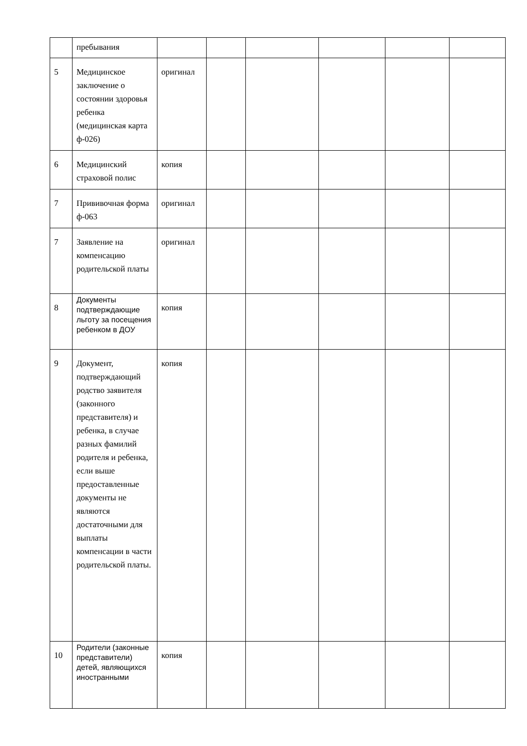| | пребывания | | | | | | |
| 5 | Медицинское заключение о состоянии здоровья ребенка (медицинская карта ф-026) | оригинал | | | | | |
| 6 | Медицинский страховой полис | копия | | | | | |
| 7 | Прививочная форма ф-063 | оригинал | | | | | |
| 7 | Заявление на компенсацию родительской платы | оригинал | | | | | |
| 8 | Документы подтверждающие льготу за посещения ребенком в ДОУ | копия | | | | | |
| 9 | Документ, подтверждающий родство заявителя (законного представителя) и ребенка, в случае разных фамилий родителя и ребенка, если выше предоставленные документы не являются достаточными для выплаты компенсации в части родительской платы. | копия | | | | | |
| 10 | Родители (законные представители) детей, являющихся иностранными | копия | | | | | |